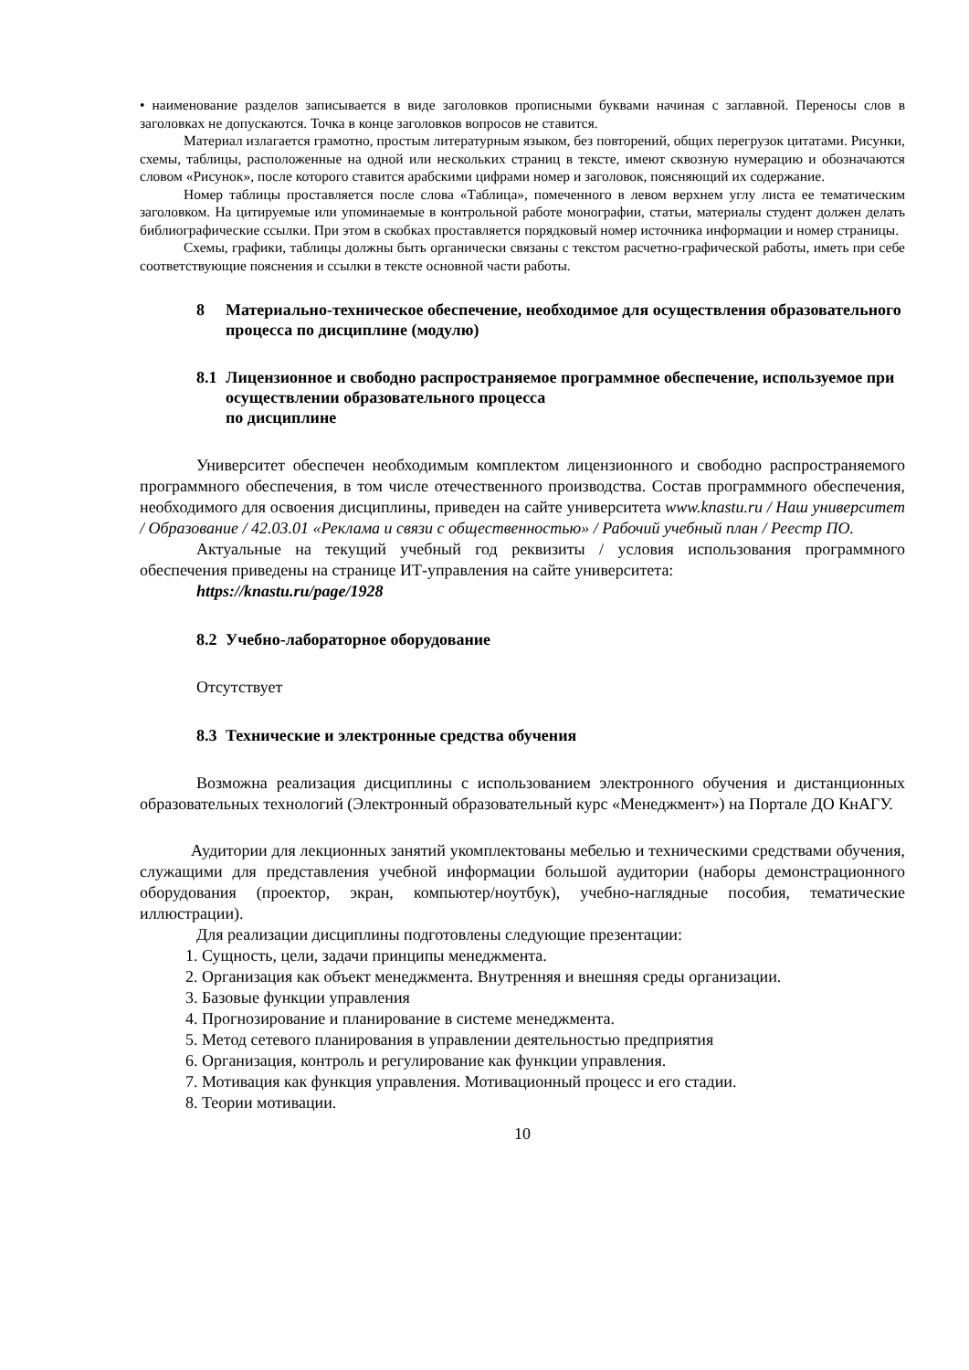• наименование разделов записывается в виде заголовков прописными буквами начиная с заглавной. Переносы слов в заголовках не допускаются. Точка в конце заголовков вопросов не ставится.
Материал излагается грамотно, простым литературным языком, без повторений, общих перегрузок цитатами. Рисунки, схемы, таблицы, расположенные на одной или нескольких страниц в тексте, имеют сквозную нумерацию и обозначаются словом «Рисунок», после которого ставится арабскими цифрами номер и заголовок, поясняющий их содержание.
Номер таблицы проставляется после слова «Таблица», помеченного в левом верхнем углу листа ее тематическим заголовком. На цитируемые или упоминаемые в контрольной работе монографии, статьи, материалы студент должен делать библиографические ссылки. При этом в скобках проставляется порядковый номер источника информации и номер страницы.
Схемы, графики, таблицы должны быть органически связаны с текстом расчетно-графической работы, иметь при себе соответствующие пояснения и ссылки в тексте основной части работы.
8 Материально-техническое обеспечение, необходимое для осуществления образовательного процесса по дисциплине (модулю)
8.1
Лицензионное и свободно распространяемое программное обеспечение, используемое при осуществлении образовательного процесса
по дисциплине
Университет обеспечен необходимым комплектом лицензионного и свободно распространяемого программного обеспечения, в том числе отечественного производства. Состав программного обеспечения, необходимого для освоения дисциплины, приведен на сайте университета www.knastu.ru / Наш университет / Образование / 42.03.01 «Реклама и связи с общественностью» / Рабочий учебный план / Реестр ПО.
Актуальные на текущий учебный год реквизиты / условия использования программного обеспечения приведены на странице ИТ-управления на сайте университета:
https://knastu.ru/page/1928
8.2
Учебно-лабораторное оборудование
Отсутствует
8.3
Технические и электронные средства обучения
Возможна реализация дисциплины с использованием электронного обучения и дистанционных образовательных технологий (Электронный образовательный курс «Менеджмент») на Портале ДО КнАГУ.
Аудитории для лекционных занятий укомплектованы мебелью и техническими средствами обучения, служащими для представления учебной информации большой аудитории (наборы демонстрационного оборудования (проектор, экран, компьютер/ноутбук), учебно-наглядные пособия, тематические иллюстрации).
Для реализации дисциплины подготовлены следующие презентации:
1. Сущность, цели, задачи принципы менеджмента.
2. Организация как объект менеджмента. Внутренняя и внешняя среды организации.
3. Базовые функции управления
4. Прогнозирование и планирование в системе менеджмента.
5. Метод сетевого планирования в управлении деятельностью предприятия
6. Организация, контроль и регулирование как функции управления.
7. Мотивация как функция управления. Мотивационный процесс и его стадии.
8. Теории мотивации.
10